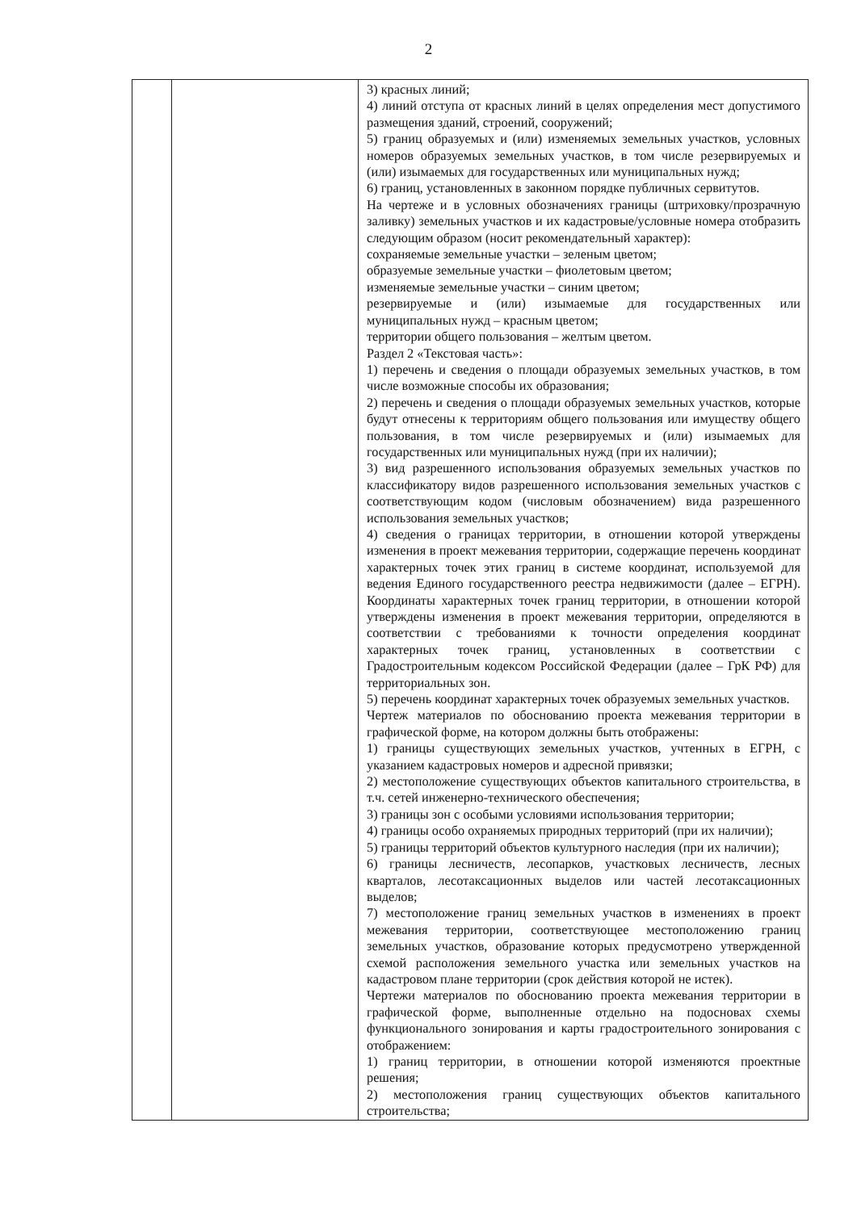2
| | | 3) красных линий; 4) линий отступа от красных линий в целях определения мест допустимого размещения зданий, строений, сооружений; 5) границ образуемых и (или) изменяемых земельных участков, условных номеров образуемых земельных участков, в том числе резервируемых и (или) изымаемых для государственных или муниципальных нужд; 6) границ, установленных в законном порядке публичных сервитутов. На чертеже и в условных обозначениях границы (штриховку/прозрачную заливку) земельных участков и их кадастровые/условные номера отобразить следующим образом (носит рекомендательный характер): сохраняемые земельные участки – зеленым цветом; образуемые земельные участки – фиолетовым цветом; изменяемые земельные участки – синим цветом; резервируемые и (или) изымаемые для государственных или муниципальных нужд – красным цветом; территории общего пользования – желтым цветом. Раздел 2 «Текстовая часть»: 1) перечень и сведения о площади образуемых земельных участков, в том числе возможные способы их образования; 2) перечень и сведения о площади образуемых земельных участков, которые будут отнесены к территориям общего пользования или имуществу общего пользования, в том числе резервируемых и (или) изымаемых для государственных или муниципальных нужд (при их наличии); 3) вид разрешенного использования образуемых земельных участков по классификатору видов разрешенного использования земельных участков с соответствующим кодом (числовым обозначением) вида разрешенного использования земельных участков; 4) сведения о границах территории, в отношении которой утверждены изменения в проект межевания территории, содержащие перечень координат характерных точек этих границ в системе координат, используемой для ведения Единого государственного реестра недвижимости (далее – ЕГРН). Координаты характерных точек границ территории, в отношении которой утверждены изменения в проект межевания территории, определяются в соответствии с требованиями к точности определения координат характерных точек границ, установленных в соответствии с Градостроительным кодексом Российской Федерации (далее – ГрК РФ) для территориальных зон. 5) перечень координат характерных точек образуемых земельных участков. Чертеж материалов по обоснованию проекта межевания территории в графической форме, на котором должны быть отображены: 1) границы существующих земельных участков, учтенных в ЕГРН, с указанием кадастровых номеров и адресной привязки; 2) местоположение существующих объектов капитального строительства, в т.ч. сетей инженерно-технического обеспечения; 3) границы зон с особыми условиями использования территории; 4) границы особо охраняемых природных территорий (при их наличии); 5) границы территорий объектов культурного наследия (при их наличии); 6) границы лесничеств, лесопарков, участковых лесничеств, лесных кварталов, лесотаксационных выделов или частей лесотаксационных выделов; 7) местоположение границ земельных участков в изменениях в проект межевания территории, соответствующее местоположению границ земельных участков, образование которых предусмотрено утвержденной схемой расположения земельного участка или земельных участков на кадастровом плане территории (срок действия которой не истек). Чертежи материалов по обоснованию проекта межевания территории в графической форме, выполненные отдельно на подосновах схемы функционального зонирования и карты градостроительного зонирования с отображением: 1) границ территории, в отношении которой изменяются проектные решения; 2) местоположения границ существующих объектов капитального строительства; |